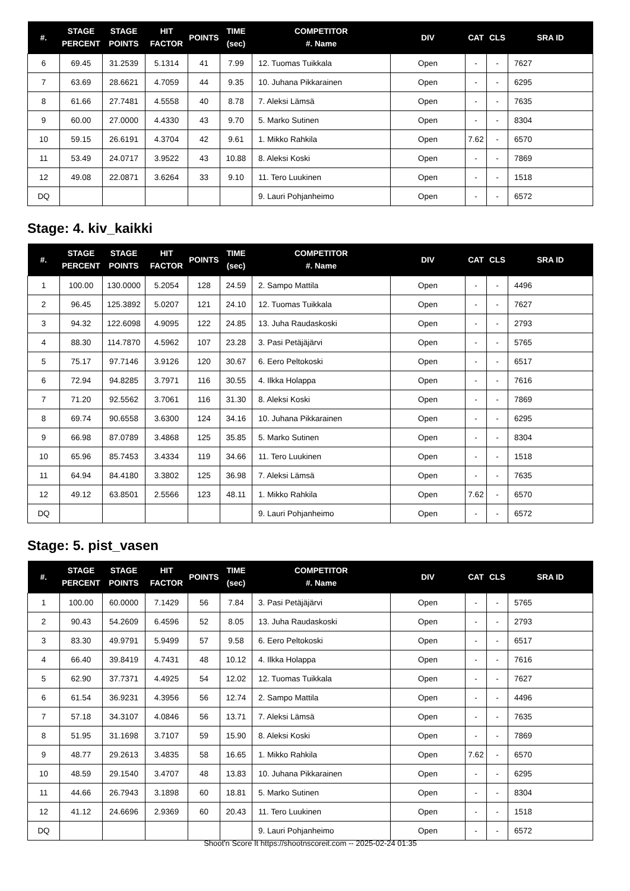| #. | STAGE PERCENT | STAGE POINTS | HIT FACTOR | POINTS | TIME (sec) | COMPETITOR #. Name | DIV | CAT | CLS | SRA ID |
| --- | --- | --- | --- | --- | --- | --- | --- | --- | --- | --- |
| 6 | 69.45 | 31.2539 | 5.1314 | 41 | 7.99 | 12. Tuomas Tuikkala | Open | - | - | 7627 |
| 7 | 63.69 | 28.6621 | 4.7059 | 44 | 9.35 | 10. Juhana Pikkarainen | Open | - | - | 6295 |
| 8 | 61.66 | 27.7481 | 4.5558 | 40 | 8.78 | 7. Aleksi Lämsä | Open | - | - | 7635 |
| 9 | 60.00 | 27.0000 | 4.4330 | 43 | 9.70 | 5. Marko Sutinen | Open | - | - | 8304 |
| 10 | 59.15 | 26.6191 | 4.3704 | 42 | 9.61 | 1. Mikko Rahkila | Open | 7.62 | - | 6570 |
| 11 | 53.49 | 24.0717 | 3.9522 | 43 | 10.88 | 8. Aleksi Koski | Open | - | - | 7869 |
| 12 | 49.08 | 22.0871 | 3.6264 | 33 | 9.10 | 11. Tero Luukinen | Open | - | - | 1518 |
| DQ | | | | | | 9. Lauri Pohjanheimo | Open | - | - | 6572 |
Stage: 4. kiv_kaikki
| #. | STAGE PERCENT | STAGE POINTS | HIT FACTOR | POINTS | TIME (sec) | COMPETITOR #. Name | DIV | CAT | CLS | SRA ID |
| --- | --- | --- | --- | --- | --- | --- | --- | --- | --- | --- |
| 1 | 100.00 | 130.0000 | 5.2054 | 128 | 24.59 | 2. Sampo Mattila | Open | - | - | 4496 |
| 2 | 96.45 | 125.3892 | 5.0207 | 121 | 24.10 | 12. Tuomas Tuikkala | Open | - | - | 7627 |
| 3 | 94.32 | 122.6098 | 4.9095 | 122 | 24.85 | 13. Juha Raudaskoski | Open | - | - | 2793 |
| 4 | 88.30 | 114.7870 | 4.5962 | 107 | 23.28 | 3. Pasi Petäjäjärvi | Open | - | - | 5765 |
| 5 | 75.17 | 97.7146 | 3.9126 | 120 | 30.67 | 6. Eero Peltokoski | Open | - | - | 6517 |
| 6 | 72.94 | 94.8285 | 3.7971 | 116 | 30.55 | 4. Ilkka Holappa | Open | - | - | 7616 |
| 7 | 71.20 | 92.5562 | 3.7061 | 116 | 31.30 | 8. Aleksi Koski | Open | - | - | 7869 |
| 8 | 69.74 | 90.6558 | 3.6300 | 124 | 34.16 | 10. Juhana Pikkarainen | Open | - | - | 6295 |
| 9 | 66.98 | 87.0789 | 3.4868 | 125 | 35.85 | 5. Marko Sutinen | Open | - | - | 8304 |
| 10 | 65.96 | 85.7453 | 3.4334 | 119 | 34.66 | 11. Tero Luukinen | Open | - | - | 1518 |
| 11 | 64.94 | 84.4180 | 3.3802 | 125 | 36.98 | 7. Aleksi Lämsä | Open | - | - | 7635 |
| 12 | 49.12 | 63.8501 | 2.5566 | 123 | 48.11 | 1. Mikko Rahkila | Open | 7.62 | - | 6570 |
| DQ | | | | | | 9. Lauri Pohjanheimo | Open | - | - | 6572 |
Stage: 5. pist_vasen
| #. | STAGE PERCENT | STAGE POINTS | HIT FACTOR | POINTS | TIME (sec) | COMPETITOR #. Name | DIV | CAT | CLS | SRA ID |
| --- | --- | --- | --- | --- | --- | --- | --- | --- | --- | --- |
| 1 | 100.00 | 60.0000 | 7.1429 | 56 | 7.84 | 3. Pasi Petäjäjärvi | Open | - | - | 5765 |
| 2 | 90.43 | 54.2609 | 6.4596 | 52 | 8.05 | 13. Juha Raudaskoski | Open | - | - | 2793 |
| 3 | 83.30 | 49.9791 | 5.9499 | 57 | 9.58 | 6. Eero Peltokoski | Open | - | - | 6517 |
| 4 | 66.40 | 39.8419 | 4.7431 | 48 | 10.12 | 4. Ilkka Holappa | Open | - | - | 7616 |
| 5 | 62.90 | 37.7371 | 4.4925 | 54 | 12.02 | 12. Tuomas Tuikkala | Open | - | - | 7627 |
| 6 | 61.54 | 36.9231 | 4.3956 | 56 | 12.74 | 2. Sampo Mattila | Open | - | - | 4496 |
| 7 | 57.18 | 34.3107 | 4.0846 | 56 | 13.71 | 7. Aleksi Lämsä | Open | - | - | 7635 |
| 8 | 51.95 | 31.1698 | 3.7107 | 59 | 15.90 | 8. Aleksi Koski | Open | - | - | 7869 |
| 9 | 48.77 | 29.2613 | 3.4835 | 58 | 16.65 | 1. Mikko Rahkila | Open | 7.62 | - | 6570 |
| 10 | 48.59 | 29.1540 | 3.4707 | 48 | 13.83 | 10. Juhana Pikkarainen | Open | - | - | 6295 |
| 11 | 44.66 | 26.7943 | 3.1898 | 60 | 18.81 | 5. Marko Sutinen | Open | - | - | 8304 |
| 12 | 41.12 | 24.6696 | 2.9369 | 60 | 20.43 | 11. Tero Luukinen | Open | - | - | 1518 |
| DQ | | | | | | 9. Lauri Pohjanheimo | Open | - | - | 6572 |
Shoot'n Score It https://shootnscoreit.com -- 2025-02-24 01:35